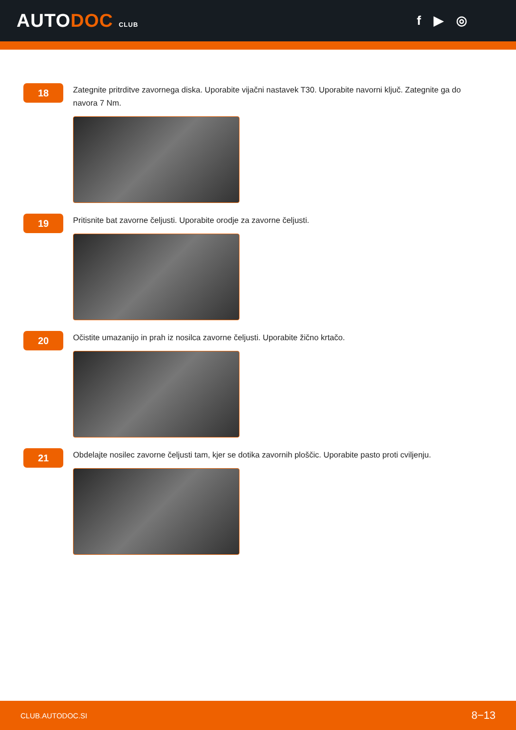AUTODOC CLUB
f ▶ ◎
18
Zategnite pritrditve zavornega diska. Uporabite vijačni nastavek T30. Uporabite navorni ključ. Zategnite ga do navora 7 Nm.
19
Pritisnite bat zavorne čeljusti. Uporabite orodje za zavorne čeljusti.
20
Očistite umazanijo in prah iz nosilca zavorne čeljusti. Uporabite žično krtačo.
21
Obdelajte nosilec zavorne čeljusti tam, kjer se dotika zavornih ploščic. Uporabite pasto proti cviljenju.
CLUB.AUTODOC.SI 8−13